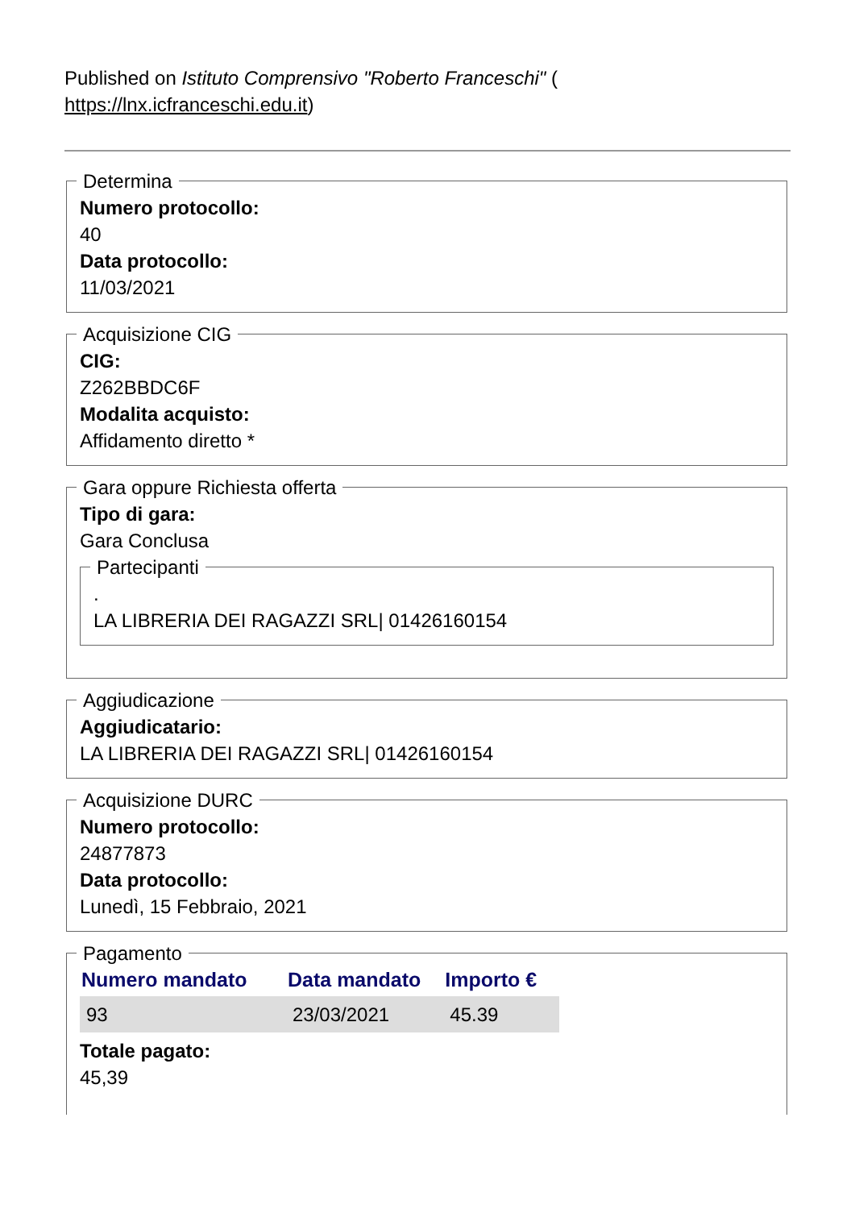Published on Istituto Comprensivo "Roberto Franceschi" (
https://lnx.icfranceschi.edu.it)
Determina
Numero protocollo:
40
Data protocollo:
11/03/2021
Acquisizione CIG
CIG:
Z262BBDC6F
Modalita acquisto:
Affidamento diretto *
Gara oppure Richiesta offerta
Tipo di gara:
Gara Conclusa
Partecipanti
.
LA LIBRERIA DEI RAGAZZI SRL| 01426160154
Aggiudicazione
Aggiudicatario:
LA LIBRERIA DEI RAGAZZI SRL| 01426160154
Acquisizione DURC
Numero protocollo:
24877873
Data protocollo:
Lunedì, 15 Febbraio, 2021
Pagamento
| Numero mandato | Data mandato | Importo € |
| --- | --- | --- |
| 93 | 23/03/2021 | 45.39 |
Totale pagato:
45,39